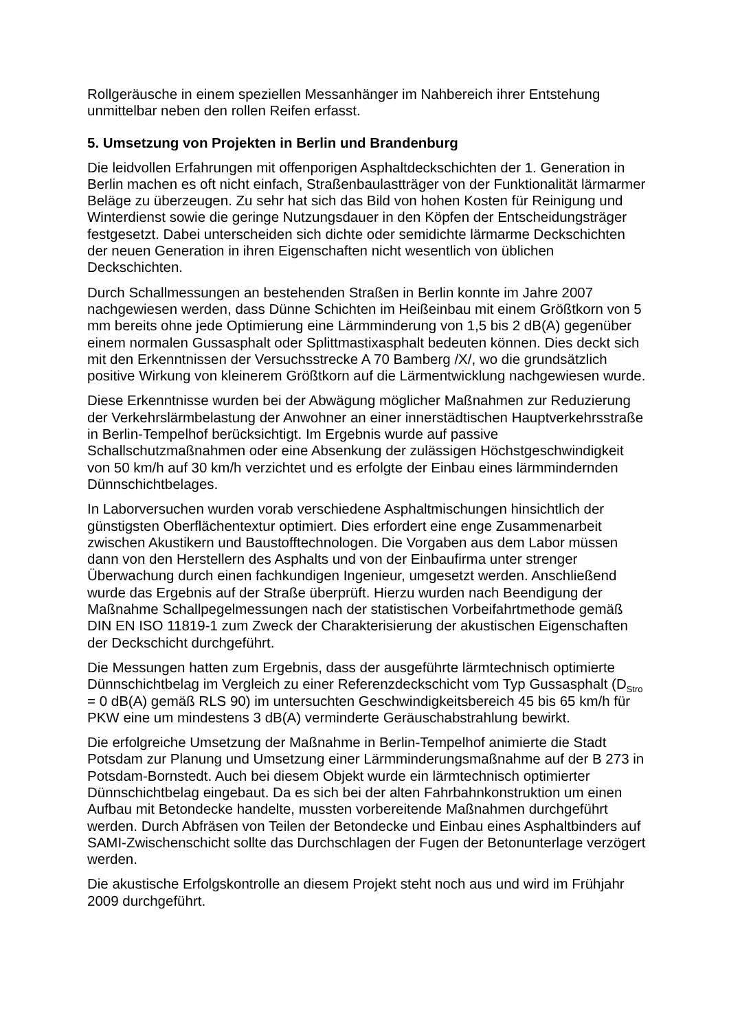Rollgeräusche in einem speziellen Messanhänger im Nahbereich ihrer Entstehung unmittelbar neben den rollen Reifen erfasst.
5. Umsetzung von Projekten in Berlin und Brandenburg
Die leidvollen Erfahrungen mit offenporigen Asphaltdeckschichten der 1. Generation in Berlin machen es oft nicht einfach, Straßenbaulastträger von der Funktionalität lärmarmer Beläge zu überzeugen. Zu sehr hat sich das Bild von hohen Kosten für Reinigung und Winterdienst sowie die geringe Nutzungsdauer in den Köpfen der Entscheidungsträger festgesetzt. Dabei unterscheiden sich dichte oder semidichte lärmarme Deckschichten der neuen Generation in ihren Eigenschaften nicht wesentlich von üblichen Deckschichten.
Durch Schallmessungen an bestehenden Straßen in Berlin konnte im Jahre 2007 nachgewiesen werden, dass Dünne Schichten im Heißeinbau mit einem Größtkorn von 5 mm bereits ohne jede Optimierung eine Lärmminderung von 1,5 bis 2 dB(A) gegenüber einem normalen Gussasphalt oder Splittmastixasphalt bedeuten können. Dies deckt sich mit den Erkenntnissen der Versuchsstrecke A 70 Bamberg /X/, wo die grundsätzlich positive Wirkung von kleinerem Größtkorn auf die Lärmentwicklung nachgewiesen wurde.
Diese Erkenntnisse wurden bei der Abwägung möglicher Maßnahmen zur Reduzierung der Verkehrslärmbelastung der Anwohner an einer innerstädtischen Hauptverkehrsstraße in Berlin-Tempelhof berücksichtigt. Im Ergebnis wurde auf passive Schallschutzmaßnahmen oder eine Absenkung der zulässigen Höchstgeschwindigkeit von 50 km/h auf 30 km/h verzichtet und es erfolgte der Einbau eines lärmmindernden Dünnschichtbelages.
In Laborversuchen wurden vorab verschiedene Asphaltmischungen hinsichtlich der günstigsten Oberflächentextur optimiert. Dies erfordert eine enge Zusammenarbeit zwischen Akustikern und Baustofftechnologen. Die Vorgaben aus dem Labor müssen dann von den Herstellern des Asphalts und von der Einbaufirma unter strenger Überwachung durch einen fachkundigen Ingenieur, umgesetzt werden. Anschließend wurde das Ergebnis auf der Straße überprüft. Hierzu wurden nach Beendigung der Maßnahme Schallpegelmessungen nach der statistischen Vorbeifahrtmethode gemäß DIN EN ISO 11819-1 zum Zweck der Charakterisierung der akustischen Eigenschaften der Deckschicht durchgeführt.
Die Messungen hatten zum Ergebnis, dass der ausgeführte lärmtechnisch optimierte Dünnschichtbelag im Vergleich zu einer Referenzdeckschicht vom Typ Gussasphalt (D<sub>Stro</sub> = 0 dB(A) gemäß RLS 90) im untersuchten Geschwindigkeitsbereich 45 bis 65 km/h für PKW eine um mindestens 3 dB(A) verminderte Geräuschabstrahlung bewirkt.
Die erfolgreiche Umsetzung der Maßnahme in Berlin-Tempelhof animierte die Stadt Potsdam zur Planung und Umsetzung einer Lärmminderungsmaßnahme auf der B 273 in Potsdam-Bornstedt. Auch bei diesem Objekt wurde ein lärmtechnisch optimierter Dünnschichtbelag eingebaut. Da es sich bei der alten Fahrbahnkonstruktion um einen Aufbau mit Betondecke handelte, mussten vorbereitende Maßnahmen durchgeführt werden. Durch Abfräsen von Teilen der Betondecke und Einbau eines Asphaltbinders auf SAMI-Zwischenschicht sollte das Durchschlagen der Fugen der Betonunterlage verzögert werden.
Die akustische Erfolgskontrolle an diesem Projekt steht noch aus und wird im Frühjahr 2009 durchgeführt.